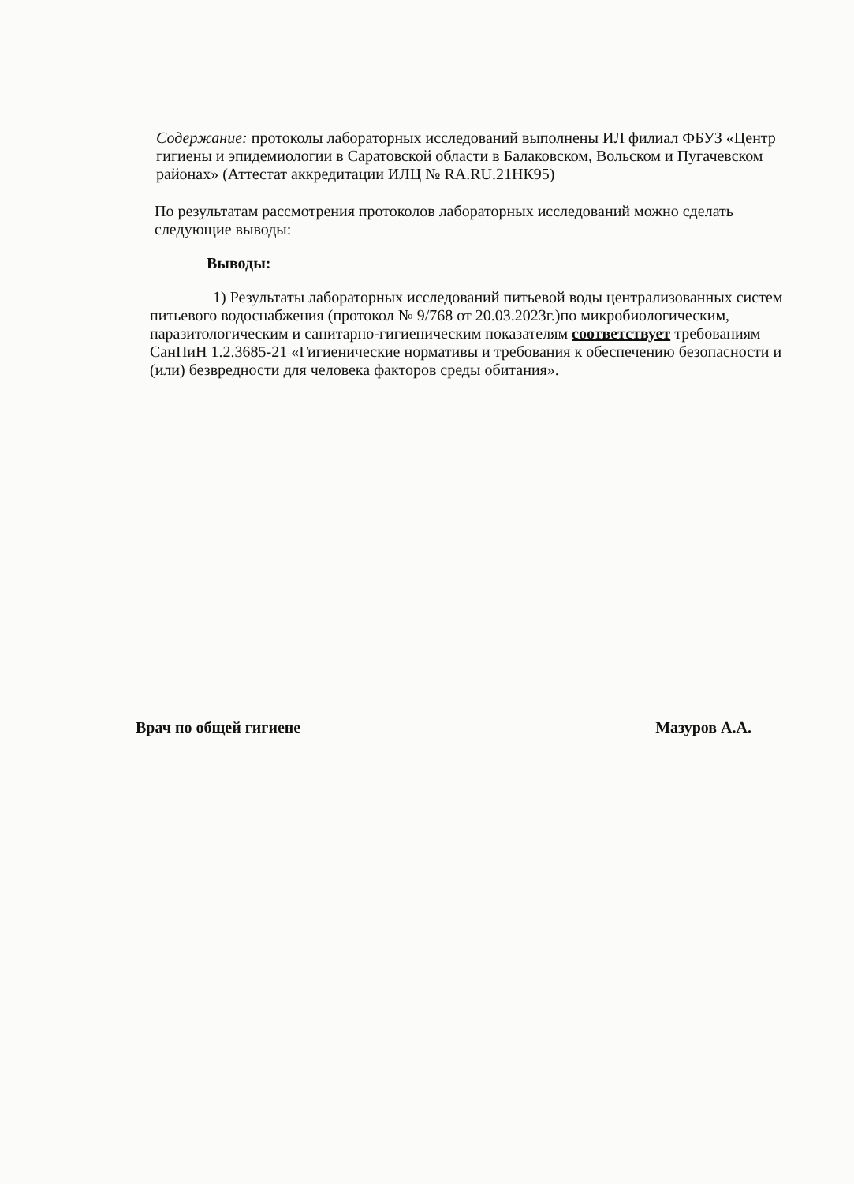Содержание: протоколы лабораторных исследований выполнены ИЛ филиал ФБУЗ «Центр гигиены и эпидемиологии в Саратовской области в Балаковском, Вольском и Пугачевском районах» (Аттестат аккредитации ИЛЦ № RA.RU.21НК95)
По результатам рассмотрения протоколов лабораторных исследований можно сделать следующие выводы:
Выводы:
1) Результаты лабораторных исследований питьевой воды централизованных систем питьевого водоснабжения (протокол № 9/768 от 20.03.2023г.)по микробиологическим, паразитологическим и санитарно-гигиеническим показателям соответствует требованиям СанПиН 1.2.3685-21 «Гигиенические нормативы и требования к обеспечению безопасности и (или) безвредности для человека факторов среды обитания».
Врач по общей гигиене Мазуров А.А.